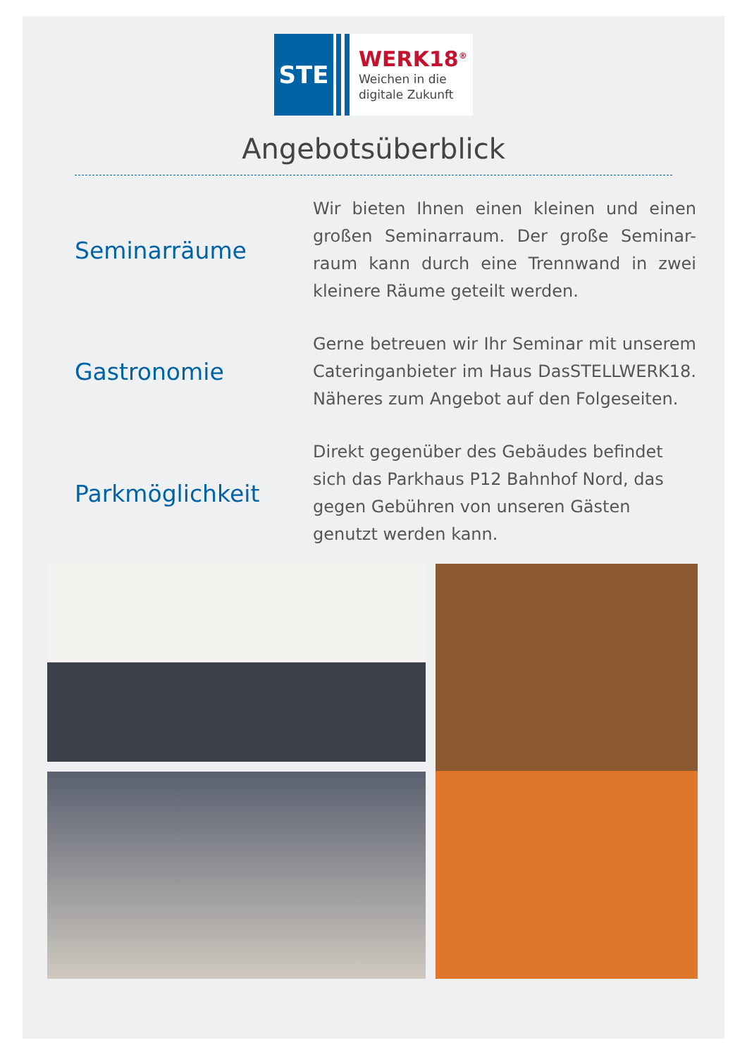STE
WERK18<sup>®</sup>
Weichen in die
digitale Zukunft
Angebotsüberblick
Seminarräume
Wir bieten Ihnen einen kleinen und einen großen Seminarraum. Der große Seminar-raum kann durch eine Trennwand in zwei kleinere Räume geteilt werden.
Gastronomie
Gerne betreuen wir Ihr Seminar mit unserem Cateringanbieter im Haus DasSTELLWERK18. Näheres zum Angebot auf den Folgeseiten.
Parkmöglichkeit
Direkt gegenüber des Gebäudes befindet sich das Parkhaus P12 Bahnhof Nord, das gegen Gebühren von unseren Gästen genutzt werden kann.